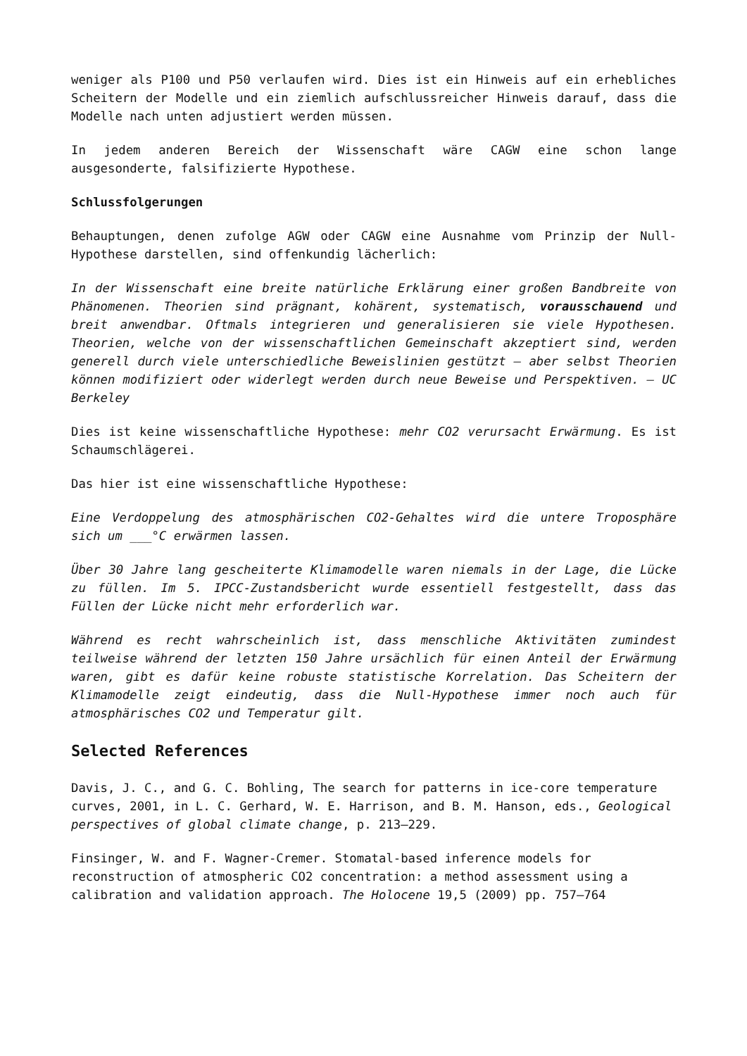weniger als P100 und P50 verlaufen wird. Dies ist ein Hinweis auf ein erhebliches Scheitern der Modelle und ein ziemlich aufschlussreicher Hinweis darauf, dass die Modelle nach unten adjustiert werden müssen.
In jedem anderen Bereich der Wissenschaft wäre CAGW eine schon lange ausgesonderte, falsifizierte Hypothese.
Schlussfolgerungen
Behauptungen, denen zufolge AGW oder CAGW eine Ausnahme vom Prinzip der Null-Hypothese darstellen, sind offenkundig lächerlich:
In der Wissenschaft eine breite natürliche Erklärung einer großen Bandbreite von Phänomenen. Theorien sind prägnant, kohärent, systematisch, vorausschauend und breit anwendbar. Oftmals integrieren und generalisieren sie viele Hypothesen. Theorien, welche von der wissenschaftlichen Gemeinschaft akzeptiert sind, werden generell durch viele unterschiedliche Beweislinien gestützt – aber selbst Theorien können modifiziert oder widerlegt werden durch neue Beweise und Perspektiven. – UC Berkeley
Dies ist keine wissenschaftliche Hypothese: mehr CO2 verursacht Erwärmung. Es ist Schaumschlägerei.
Das hier ist eine wissenschaftliche Hypothese:
Eine Verdoppelung des atmosphärischen CO2-Gehaltes wird die untere Troposphäre sich um ___°C erwärmen lassen.
Über 30 Jahre lang gescheiterte Klimamodelle waren niemals in der Lage, die Lücke zu füllen. Im 5. IPCC-Zustandsbericht wurde essentiell festgestellt, dass das Füllen der Lücke nicht mehr erforderlich war.
Während es recht wahrscheinlich ist, dass menschliche Aktivitäten zumindest teilweise während der letzten 150 Jahre ursächlich für einen Anteil der Erwärmung waren, gibt es dafür keine robuste statistische Korrelation. Das Scheitern der Klimamodelle zeigt eindeutig, dass die Null-Hypothese immer noch auch für atmosphärisches CO2 und Temperatur gilt.
Selected References
Davis, J. C., and G. C. Bohling, The search for patterns in ice-core temperature curves, 2001, in L. C. Gerhard, W. E. Harrison, and B. M. Hanson, eds., Geological perspectives of global climate change, p. 213–229.
Finsinger, W. and F. Wagner-Cremer. Stomatal-based inference models for reconstruction of atmospheric CO2 concentration: a method assessment using a calibration and validation approach. The Holocene 19,5 (2009) pp. 757–764